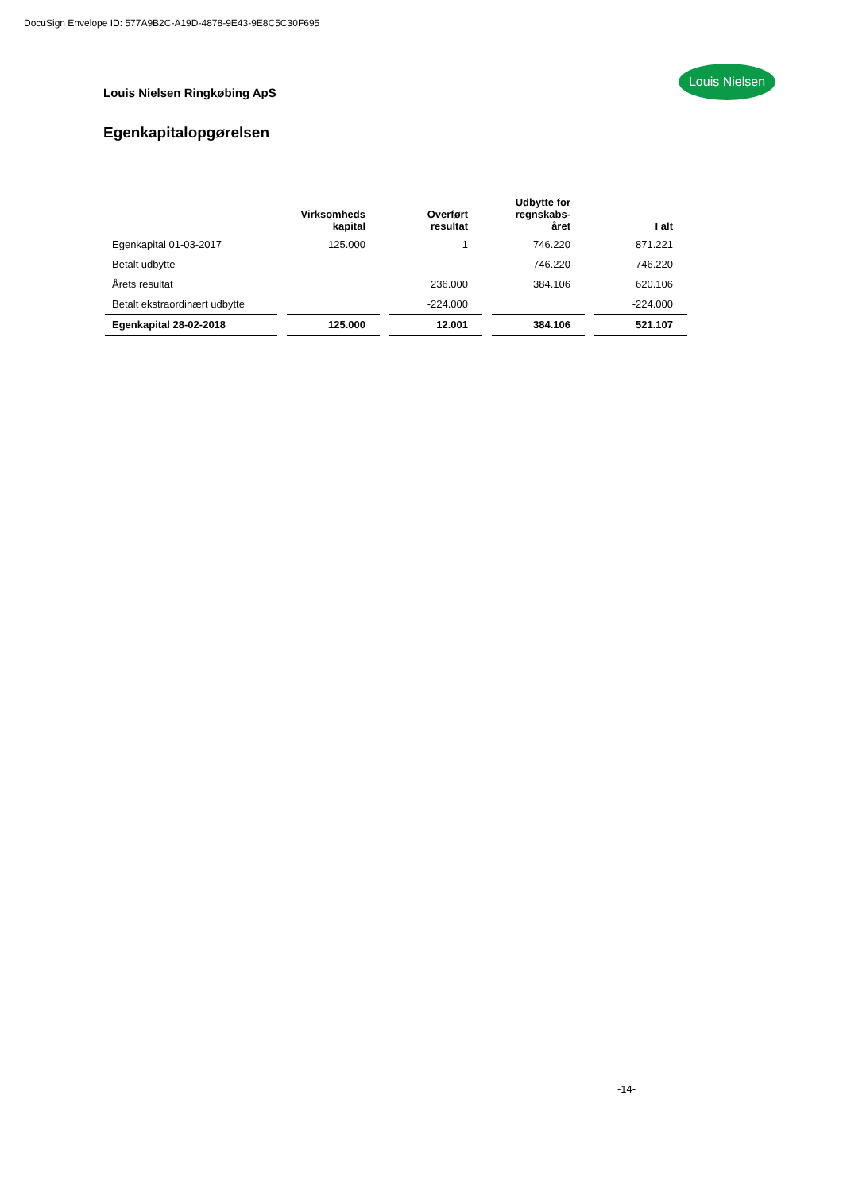DocuSign Envelope ID: 577A9B2C-A19D-4878-9E43-9E8C5C30F695
Louis Nielsen
Louis Nielsen Ringkøbing ApS
Egenkapitalopgørelsen
| | Virksomheds kapital | Overført resultat | Udbytte for regnskabs- året | I alt |
| --- | --- | --- | --- | --- |
| Egenkapital 01-03-2017 | 125.000 | 1 | 746.220 | 871.221 |
| Betalt udbytte | | | -746.220 | -746.220 |
| Årets resultat | | 236.000 | 384.106 | 620.106 |
| Betalt ekstraordinært udbytte | | -224.000 | | -224.000 |
| Egenkapital 28-02-2018 | 125.000 | 12.001 | 384.106 | 521.107 |
-14-